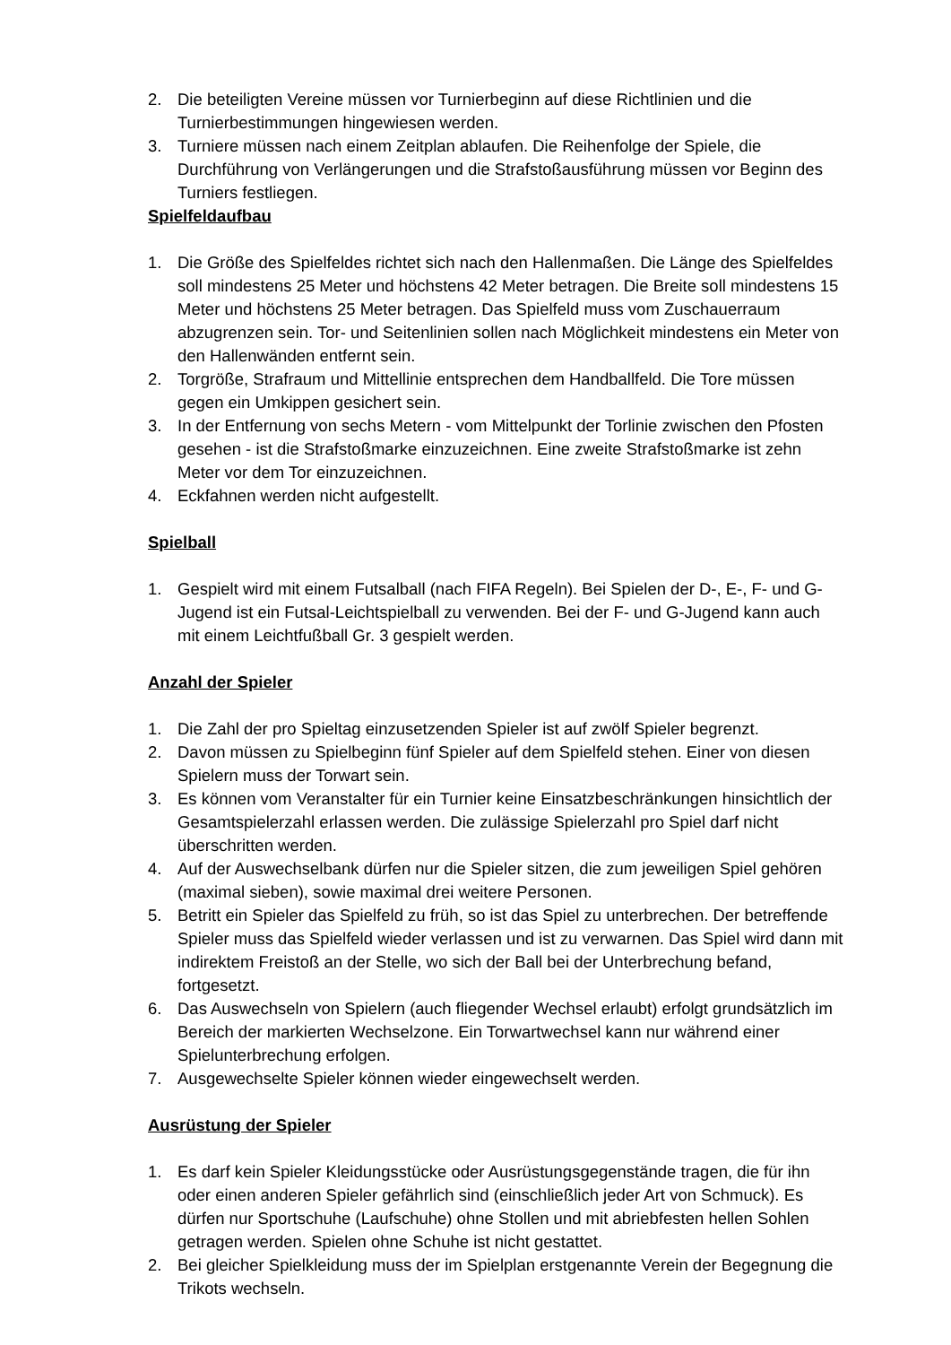2. Die beteiligten Vereine müssen vor Turnierbeginn auf diese Richtlinien und die Turnierbestimmungen hingewiesen werden.
3. Turniere müssen nach einem Zeitplan ablaufen. Die Reihenfolge der Spiele, die Durchführung von Verlängerungen und die Strafstoßausführung müssen vor Beginn des Turniers festliegen.
Spielfeldaufbau
1. Die Größe des Spielfeldes richtet sich nach den Hallenmaßen. Die Länge des Spielfeldes soll mindestens 25 Meter und höchstens 42 Meter betragen. Die Breite soll mindestens 15 Meter und höchstens 25 Meter betragen. Das Spielfeld muss vom Zuschauerraum abzugrenzen sein. Tor- und Seitenlinien sollen nach Möglichkeit mindestens ein Meter von den Hallenwänden entfernt sein.
2. Torgröße, Strafraum und Mittellinie entsprechen dem Handballfeld. Die Tore müssen gegen ein Umkippen gesichert sein.
3. In der Entfernung von sechs Metern - vom Mittelpunkt der Torlinie zwischen den Pfosten gesehen - ist die Strafstoßmarke einzuzeichnen. Eine zweite Strafstoßmarke ist zehn Meter vor dem Tor einzuzeichnen.
4. Eckfahnen werden nicht aufgestellt.
Spielball
1. Gespielt wird mit einem Futsalball (nach FIFA Regeln). Bei Spielen der D-, E-, F- und G-Jugend ist ein Futsal-Leichtspielball zu verwenden. Bei der F- und G-Jugend kann auch mit einem Leichtfußball Gr. 3 gespielt werden.
Anzahl der Spieler
1. Die Zahl der pro Spieltag einzusetzenden Spieler ist auf zwölf Spieler begrenzt.
2. Davon müssen zu Spielbeginn fünf Spieler auf dem Spielfeld stehen. Einer von diesen Spielern muss der Torwart sein.
3. Es können vom Veranstalter für ein Turnier keine Einsatzbeschränkungen hinsichtlich der Gesamtspielerzahl erlassen werden. Die zulässige Spielerzahl pro Spiel darf nicht überschritten werden.
4. Auf der Auswechselbank dürfen nur die Spieler sitzen, die zum jeweiligen Spiel gehören (maximal sieben), sowie maximal drei weitere Personen.
5. Betritt ein Spieler das Spielfeld zu früh, so ist das Spiel zu unterbrechen. Der betreffende Spieler muss das Spielfeld wieder verlassen und ist zu verwarnen. Das Spiel wird dann mit indirektem Freistoß an der Stelle, wo sich der Ball bei der Unterbrechung befand, fortgesetzt.
6. Das Auswechseln von Spielern (auch fliegender Wechsel erlaubt) erfolgt grundsätzlich im Bereich der markierten Wechselzone. Ein Torwartwechsel kann nur während einer Spielunterbrechung erfolgen.
7. Ausgewechselte Spieler können wieder eingewechselt werden.
Ausrüstung der Spieler
1. Es darf kein Spieler Kleidungsstücke oder Ausrüstungsgegenstände tragen, die für ihn oder einen anderen Spieler gefährlich sind (einschließlich jeder Art von Schmuck). Es dürfen nur Sportschuhe (Laufschuhe) ohne Stollen und mit abriebfesten hellen Sohlen getragen werden. Spielen ohne Schuhe ist nicht gestattet.
2. Bei gleicher Spielkleidung muss der im Spielplan erstgenannte Verein der Begegnung die Trikots wechseln.